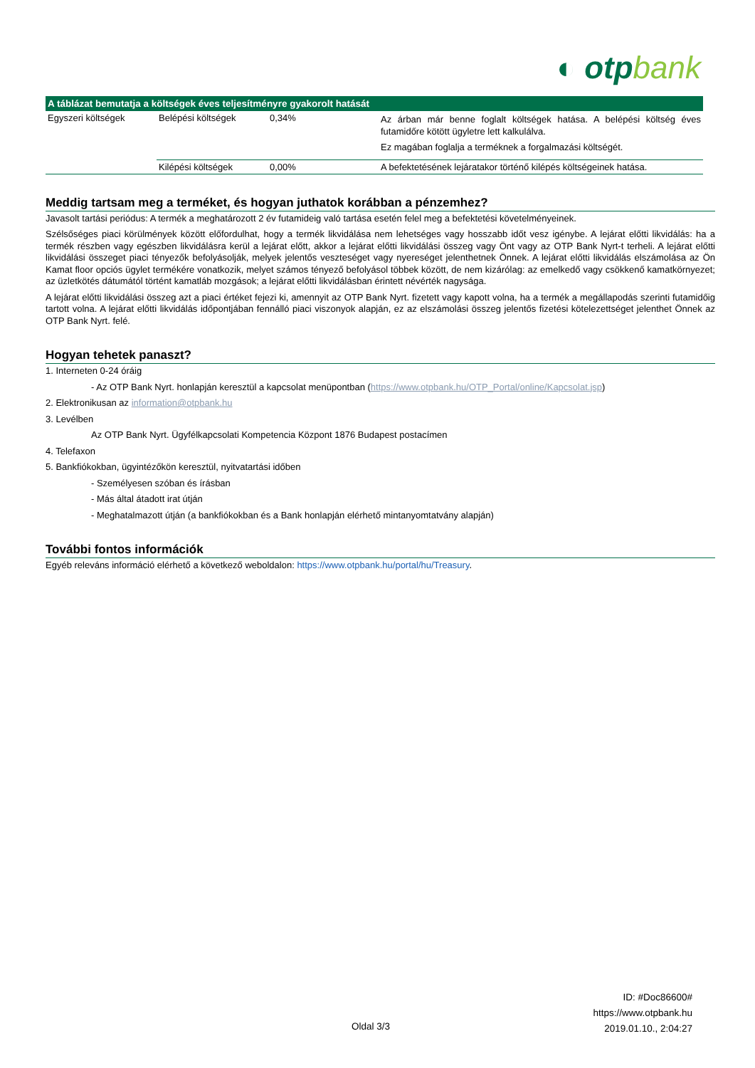◐ otpbank
| A táblázat bemutatja a költségek éves teljesítményre gyakorolt hatását | | | |
| --- | --- | --- | --- |
| Egyszeri költségek | Belépési költségek | 0,34% | Az árban már benne foglalt költségek hatása. A belépési költség éves futamidőre kötött ügyletre lett kalkulálva. Ez magában foglalja a terméknek a forgalmazási költségét. |
| | Kilépési költségek | 0,00% | A befektetésének lejáratakor történő kilépés költségeinek hatása. |
Meddig tartsam meg a terméket, és hogyan juthatok korábban a pénzemhez?
Javasolt tartási periódus: A termék a meghatározott 2 év futamideig való tartása esetén felel meg a befektetési követelményeinek.
Szélsőséges piaci körülmények között előfordulhat, hogy a termék likvidálása nem lehetséges vagy hosszabb időt vesz igénybe. A lejárat előtti likvidálás: ha a termék részben vagy egészben likvidálásra kerül a lejárat előtt, akkor a lejárat előtti likvidálási összeg vagy Önt vagy az OTP Bank Nyrt-t terheli. A lejárat előtti likvidálási összeget piaci tényezők befolyásolják, melyek jelentős veszteséget vagy nyereséget jelenthetnek Önnek. A lejárat előtti likvidálás elszámolása az Ön Kamat floor opciós ügylet termékére vonatkozik, melyet számos tényező befolyásol többek között, de nem kizárólag: az emelkedő vagy csökkenő kamatkörnyezet; az üzletkötés dátumától történt kamatláb mozgások; a lejárat előtti likvidálásban érintett névérték nagysága.
A lejárat előtti likvidálási összeg azt a piaci értéket fejezi ki, amennyit az OTP Bank Nyrt. fizetett vagy kapott volna, ha a termék a megállapodás szerinti futamidőig tartott volna. A lejárat előtti likvidálás időpontjában fennálló piaci viszonyok alapján, ez az elszámolási összeg jelentős fizetési kötelezettséget jelenthet Önnek az OTP Bank Nyrt. felé.
Hogyan tehetek panaszt?
1. Interneten 0-24 óráig
- Az OTP Bank Nyrt. honlapján keresztül a kapcsolat menüpontban (https://www.otpbank.hu/OTP_Portal/online/Kapcsolat.jsp)
2. Elektronikusan az information@otpbank.hu
3. Levélben
Az OTP Bank Nyrt. Ügyfélkapcsolati Kompetencia Központ 1876 Budapest postacímen
4. Telefaxon
5. Bankfiókokban, ügyintézőkön keresztül, nyitvatartási időben
- Személyesen szóban és írásban
- Más által átadott irat útján
- Meghatalmazott útján (a bankfiókokban és a Bank honlapján elérhető mintanyomtatvány alapján)
További fontos információk
Egyéb releváns információ elérhető a következő weboldalon: https://www.otpbank.hu/portal/hu/Treasury.
ID: #Doc86600#
https://www.otpbank.hu
2019.01.10., 2:04:27
Oldal 3/3